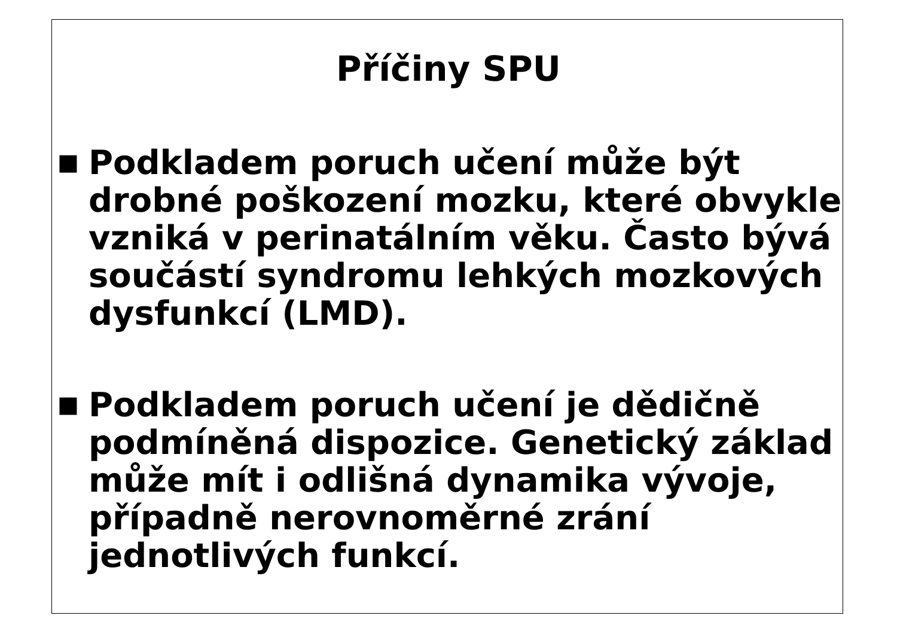Příčiny SPU
■
Podkladem poruch učení může být drobné poškození mozku, které obvykle vzniká v perinatálním věku. Často bývá součástí syndromu lehkých mozkových dysfunkcí (LMD).
■
Podkladem poruch učení je dědičně podmíněná dispozice. Genetický základ může mít i odlišná dynamika vývoje, případně nerovnoměrné zrání jednotlivých funkcí.